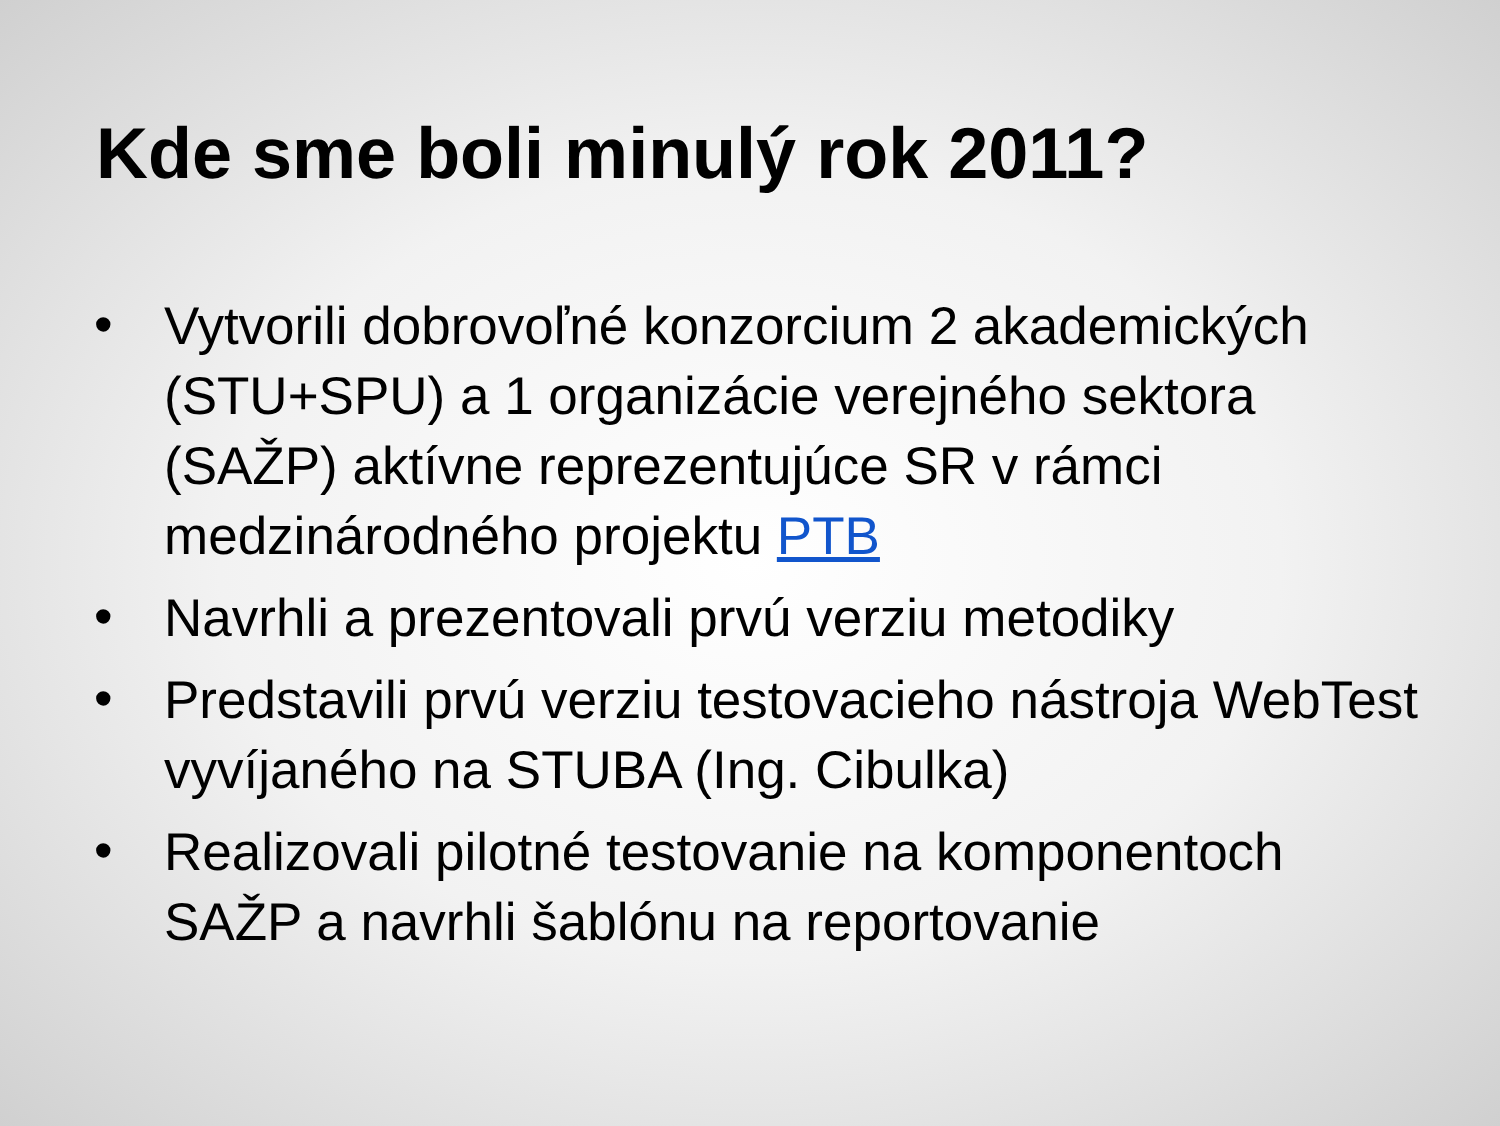Kde sme boli minulý rok 2011?
• Vytvorili dobrovoľné konzorcium 2 akademických (STU+SPU) a 1 organizácie verejného sektora (SAŽP) aktívne reprezentujúce SR v rámci medzinárodného projektu PTB
• Navrhli a prezentovali prvú verziu metodiky
• Predstavili prvú verziu testovacieho nástroja WebTest vyvíjaného na STUBA (Ing. Cibulka)
• Realizovali pilotné testovanie na komponentoch SAŽP a navrhli šablónu na reportovanie